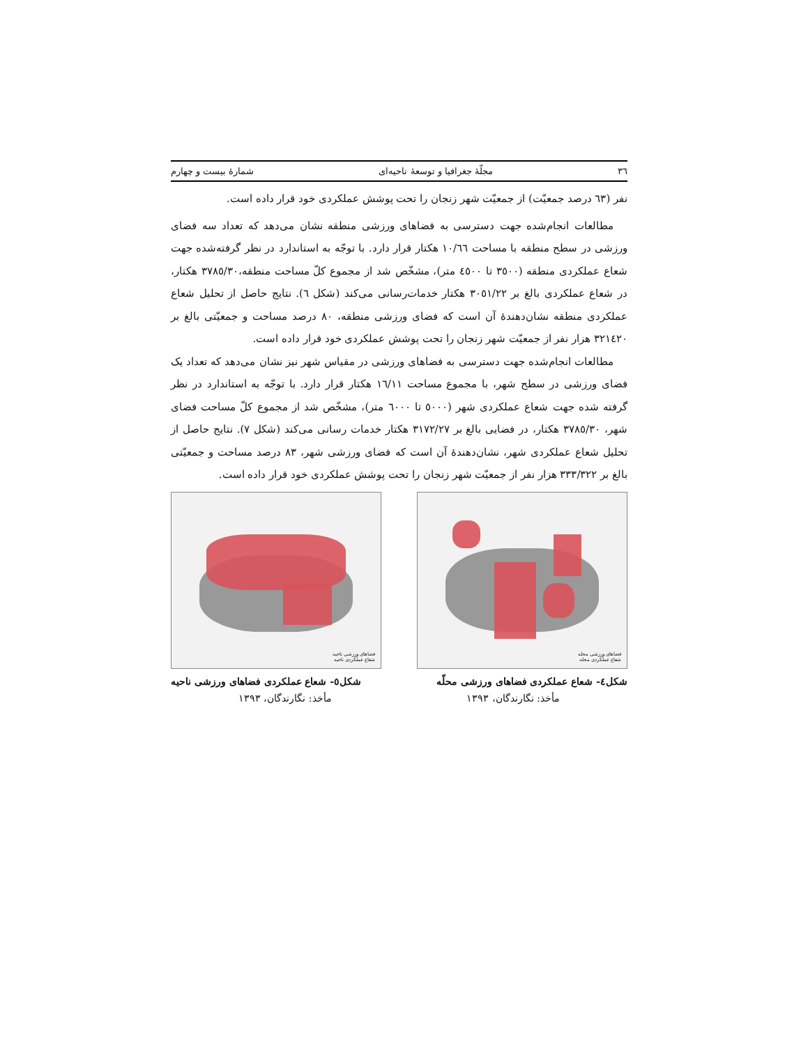٣٦ مجلّۀ جغرافیا و توسعۀ ناحیه‌ای شمارۀ بیست و چهارم
نفر (٦٣ درصد جمعیّت) از جمعیّت شهر زنجان را تحت پوشش عملکردی خود قرار داده است.
مطالعات انجام‌شده جهت دسترسی به فضاهای ورزشی منطقه نشان می‌دهد که تعداد سه فضای ورزشی در سطح منطقه با مساحت ١٠/٦٦ هکتار قرار دارد. با توجّه به استاندارد در نظر گرفته‌شده جهت شعاع عملکردی منطقه (٣٥٠٠ تا ٤٥٠٠ متر)، مشخّص شد از مجموع کلّ مساحت منطقه،٣٧٨٥/٣٠ هکتار، در شعاع عملکردی بالغ بر ٣٠٥١/٢٢ هکتار خدمات‌رسانی می‌کند (شکل ٦). نتایج حاصل از تحلیل شعاع عملکردی منطقه نشان‌دهندۀ آن است که فضای ورزشی منطقه، ٨٠ درصد مساحت و جمعیّتی بالغ بر ٣٢١٤٢٠ هزار نفر از جمعیّت شهر زنجان را تحت پوشش عملکردی خود قرار داده است.
مطالعات انجام‌شده جهت دسترسی به فضاهای ورزشی در مقیاس شهر نیز نشان می‌دهد که تعداد یک فضای ورزشی در سطح شهر، با مجموع مساحت ١٦/١١ هکتار قرار دارد. با توجّه به استاندارد در نظر گرفته شده جهت شعاع عملکردی شهر (٥٠٠٠ تا ٦٠٠٠ متر)، مشخّص شد از مجموع کلّ مساحت فضای شهر، ٣٧٨٥/٣٠ هکتار، در فضایی بالغ بر ٣١٧٢/٢٧ هکتار خدمات رسانی می‌کند (شکل ٧). نتایج حاصل از تحلیل شعاع عملکردی شهر، نشان‌دهندۀ آن است که فضای ورزشی شهر، ٨٣ درصد مساحت و جمعیّتی بالغ بر ٣٣٣/٣٢٢ هزار نفر از جمعیّت شهر زنجان را تحت پوشش عملکردی خود قرار داده است.
فضاهای ورزشی محله
شعاع عملکردی محله
فضاهای ورزشی ناحیه
شعاع عملکردی ناحیه
شکل٤- شعاع عملکردی فضاهای ورزشی محلّه شکل٥- شعاع عملکردی فضاهای ورزشی ناحیه
مأخذ: نگارندگان، ١٣٩٣ مأخذ: نگارندگان، ١٣٩٣